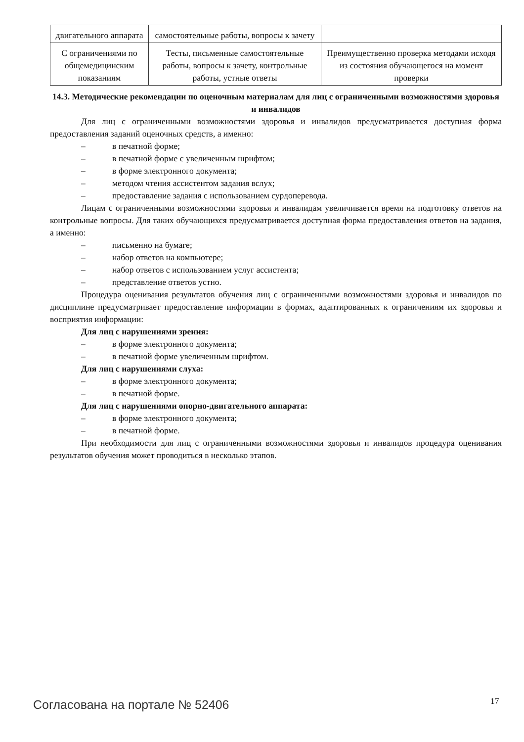| двигательного аппарата | самостоятельные работы, вопросы к зачету | |
| С ограничениями по общемедицинским показаниям | Тесты, письменные самостоятельные работы, вопросы к зачету, контрольные работы, устные ответы | Преимущественно проверка методами исходя из состояния обучающегося на момент проверки |
14.3. Методические рекомендации по оценочным материалам для лиц с ограниченными возможностями здоровья и инвалидов
Для лиц с ограниченными возможностями здоровья и инвалидов предусматривается доступная форма предоставления заданий оценочных средств, а именно:
– в печатной форме;
– в печатной форме с увеличенным шрифтом;
– в форме электронного документа;
– методом чтения ассистентом задания вслух;
– предоставление задания с использованием сурдоперевода.
Лицам с ограниченными возможностями здоровья и инвалидам увеличивается время на подготовку ответов на контрольные вопросы. Для таких обучающихся предусматривается доступная форма предоставления ответов на задания, а именно:
– письменно на бумаге;
– набор ответов на компьютере;
– набор ответов с использованием услуг ассистента;
– представление ответов устно.
Процедура оценивания результатов обучения лиц с ограниченными возможностями здоровья и инвалидов по дисциплине предусматривает предоставление информации в формах, адаптированных к ограничениям их здоровья и восприятия информации:
Для лиц с нарушениями зрения:
– в форме электронного документа;
– в печатной форме увеличенным шрифтом.
Для лиц с нарушениями слуха:
– в форме электронного документа;
– в печатной форме.
Для лиц с нарушениями опорно-двигательного аппарата:
– в форме электронного документа;
– в печатной форме.
При необходимости для лиц с ограниченными возможностями здоровья и инвалидов процедура оценивания результатов обучения может проводиться в несколько этапов.
Согласована на портале № 52406 17